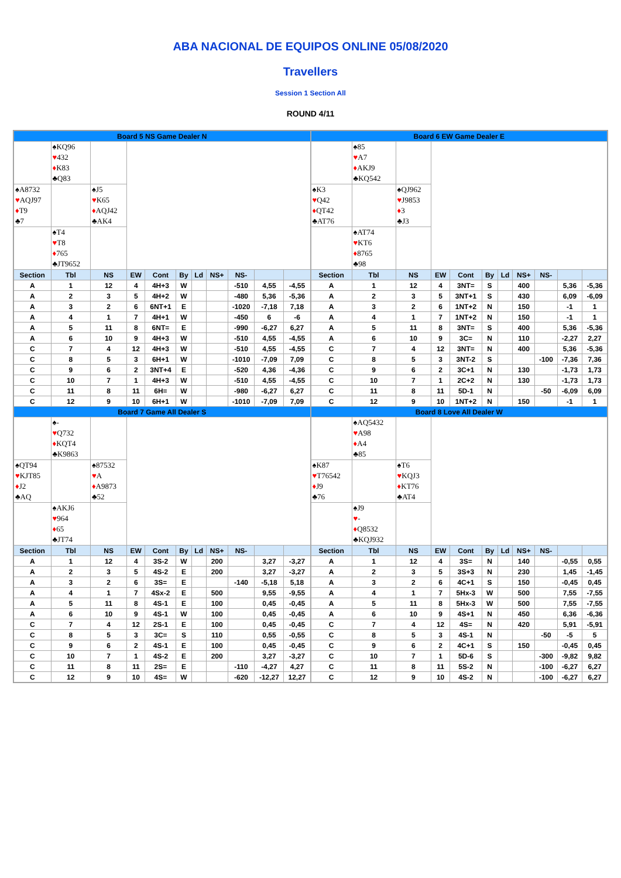ABA NACIONAL DE EQUIPOS ONLINE 05/08/2020
Travellers
Session 1 Section All
ROUND 4/11
| Board 5 NS Game Dealer N | | | | | | | | | | |
| | ♠KQ96 ♥ 432 ♦ K83 ♣Q83 | | | | | | | | | |
| ♠A8732 ♥ AQJ97 ♦ T9 ♣7 | | ♠J5 ♥ K65 ♦ AQJ42 ♣AK4 | | | | | | | | |
| | ♠T4 ♥ T8 ♦ 765 ♣JT9652 | | | | | | | | | |
| Section | Tbl | NS | EW | Cont | By | Ld | NS+ | NS- | | |
| A | 1 | 12 | 4 | 4H+3 | W | | | -510 | 4,55 | -4,55 |
| A | 2 | 3 | 5 | 4H+2 | W | | | -480 | 5,36 | -5,36 |
| A | 3 | 2 | 6 | 6NT+1 | E | | | -1020 | -7,18 | 7,18 |
| A | 4 | 1 | 7 | 4H+1 | W | | | -450 | 6 | -6 |
| A | 5 | 11 | 8 | 6NT= | E | | | -990 | -6,27 | 6,27 |
| A | 6 | 10 | 9 | 4H+3 | W | | | -510 | 4,55 | -4,55 |
| C | 7 | 4 | 12 | 4H+3 | W | | | -510 | 4,55 | -4,55 |
| C | 8 | 5 | 3 | 6H+1 | W | | | -1010 | -7,09 | 7,09 |
| C | 9 | 6 | 2 | 3NT+4 | E | | | -520 | 4,36 | -4,36 |
| C | 10 | 7 | 1 | 4H+3 | W | | | -510 | 4,55 | -4,55 |
| C | 11 | 8 | 11 | 6H= | W | | | -980 | -6,27 | 6,27 |
| C | 12 | 9 | 10 | 6H+1 | W | | | -1010 | -7,09 | 7,09 |
| Board 7 Game All Dealer S | | | | | | | | | | |
| | ♠- ♥ Q732 ♦ KQT4 ♣K9863 | | | | | | | | | |
| ♠QT94 ♥ KJT85 ♦ J2 ♣AQ | | ♠87532 ♥ A ♦ A9873 ♣52 | | | | | | | | |
| | ♠AKJ6 ♥ 964 ♦ 65 ♣JT74 | | | | | | | | | |
| Section | Tbl | NS | EW | Cont | By | Ld | NS+ | NS- | | |
| A | 1 | 12 | 4 | 3S-2 | W | | 200 | | 3,27 | -3,27 |
| A | 2 | 3 | 5 | 4S-2 | E | | 200 | | 3,27 | -3,27 |
| A | 3 | 2 | 6 | 3S= | E | | | -140 | -5,18 | 5,18 |
| A | 4 | 1 | 7 | 4Sx-2 | E | | 500 | | 9,55 | -9,55 |
| A | 5 | 11 | 8 | 4S-1 | E | | 100 | | 0,45 | -0,45 |
| A | 6 | 10 | 9 | 4S-1 | W | | 100 | | 0,45 | -0,45 |
| C | 7 | 4 | 12 | 2S-1 | E | | 100 | | 0,45 | -0,45 |
| C | 8 | 5 | 3 | 3C= | S | | 110 | | 0,55 | -0,55 |
| C | 9 | 6 | 2 | 4S-1 | E | | 100 | | 0,45 | -0,45 |
| C | 10 | 7 | 1 | 4S-2 | E | | 200 | | 3,27 | -3,27 |
| C | 11 | 8 | 11 | 2S= | E | | | -110 | -4,27 | 4,27 |
| C | 12 | 9 | 10 | 4S= | W | | | -620 | -12,27 | 12,27 |
| Board 6 EW Game Dealer E | | | | | | | | | | |
| | ♠85 ♥ A7 ♦ AKJ9 ♣KQ542 | | | | | | | | | |
| ♠K3 ♥ Q42 ♦ QT42 ♣AT76 | | ♠QJ962 ♥ J9853 ♦ 3 ♣J3 | | | | | | | | |
| | ♠AT74 ♥ KT6 ♦ 8765 ♣98 | | | | | | | | | |
| Section | Tbl | NS | EW | Cont | By | Ld | NS+ | NS- | | |
| A | 1 | 12 | 4 | 3NT= | S | | 400 | | 5,36 | -5,36 |
| A | 2 | 3 | 5 | 3NT+1 | S | | 430 | | 6,09 | -6,09 |
| A | 3 | 2 | 6 | 1NT+2 | N | | 150 | | -1 | 1 |
| A | 4 | 1 | 7 | 1NT+2 | N | | 150 | | -1 | 1 |
| A | 5 | 11 | 8 | 3NT= | S | | 400 | | 5,36 | -5,36 |
| A | 6 | 10 | 9 | 3C= | N | | 110 | | -2,27 | 2,27 |
| C | 7 | 4 | 12 | 3NT= | N | | 400 | | 5,36 | -5,36 |
| C | 8 | 5 | 3 | 3NT-2 | S | | | -100 | -7,36 | 7,36 |
| C | 9 | 6 | 2 | 3C+1 | N | | 130 | | -1,73 | 1,73 |
| C | 10 | 7 | 1 | 2C+2 | N | | 130 | | -1,73 | 1,73 |
| C | 11 | 8 | 11 | 5D-1 | N | | | -50 | -6,09 | 6,09 |
| C | 12 | 9 | 10 | 1NT+2 | N | | 150 | | -1 | 1 |
| Board 8 Love All Dealer W | | | | | | | | | | |
| | ♠AQ5432 ♥ A98 ♦ A4 ♣85 | | | | | | | | | |
| ♠K87 ♥ T76542 ♦ J9 ♣76 | | ♠T6 ♥ KQJ3 ♦ KT76 ♣AT4 | | | | | | | | |
| | ♠J9 ♥ - ♦ Q8532 ♣KQJ932 | | | | | | | | | |
| Section | Tbl | NS | EW | Cont | By | Ld | NS+ | NS- | | |
| A | 1 | 12 | 4 | 3S= | N | | 140 | | -0,55 | 0,55 |
| A | 2 | 3 | 5 | 3S+3 | N | | 230 | | 1,45 | -1,45 |
| A | 3 | 2 | 6 | 4C+1 | S | | 150 | | -0,45 | 0,45 |
| A | 4 | 1 | 7 | 5Hx-3 | W | | 500 | | 7,55 | -7,55 |
| A | 5 | 11 | 8 | 5Hx-3 | W | | 500 | | 7,55 | -7,55 |
| A | 6 | 10 | 9 | 4S+1 | N | | 450 | | 6,36 | -6,36 |
| C | 7 | 4 | 12 | 4S= | N | | 420 | | 5,91 | -5,91 |
| C | 8 | 5 | 3 | 4S-1 | N | | | -50 | -5 | 5 |
| C | 9 | 6 | 2 | 4C+1 | S | | 150 | | -0,45 | 0,45 |
| C | 10 | 7 | 1 | 5D-6 | S | | | -300 | -9,82 | 9,82 |
| C | 11 | 8 | 11 | 5S-2 | N | | | -100 | -6,27 | 6,27 |
| C | 12 | 9 | 10 | 4S-2 | N | | | -100 | -6,27 | 6,27 |